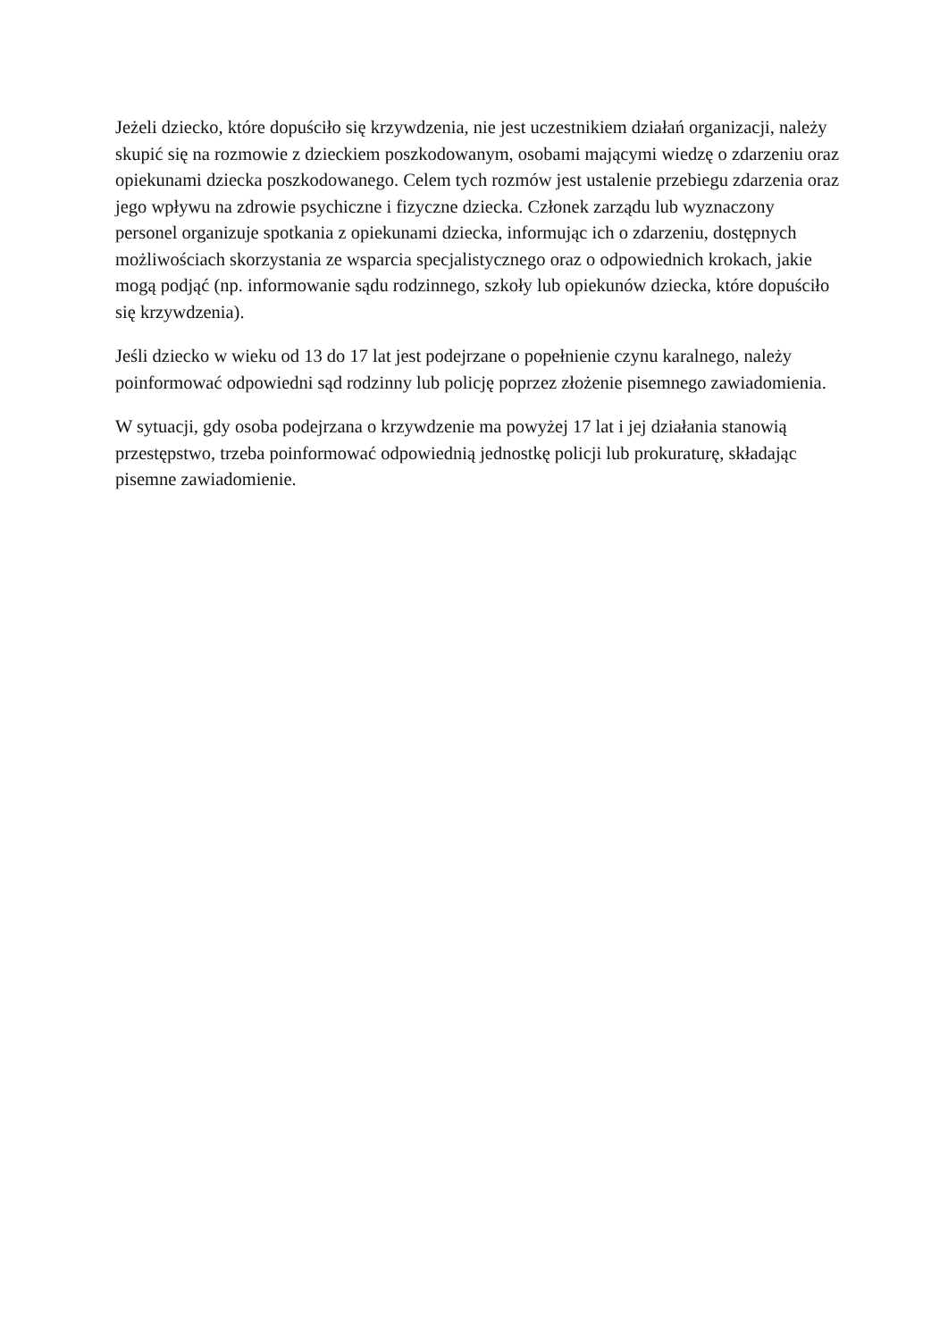Jeżeli dziecko, które dopuściło się krzywdzenia, nie jest uczestnikiem działań organizacji, należy skupić się na rozmowie z dzieckiem poszkodowanym, osobami mającymi wiedzę o zdarzeniu oraz opiekunami dziecka poszkodowanego. Celem tych rozmów jest ustalenie przebiegu zdarzenia oraz jego wpływu na zdrowie psychiczne i fizyczne dziecka. Członek zarządu lub wyznaczony personel organizuje spotkania z opiekunami dziecka, informując ich o zdarzeniu, dostępnych możliwościach skorzystania ze wsparcia specjalistycznego oraz o odpowiednich krokach, jakie mogą podjąć (np. informowanie sądu rodzinnego, szkoły lub opiekunów dziecka, które dopuściło się krzywdzenia).
Jeśli dziecko w wieku od 13 do 17 lat jest podejrzane o popełnienie czynu karalnego, należy poinformować odpowiedni sąd rodzinny lub policję poprzez złożenie pisemnego zawiadomienia.
W sytuacji, gdy osoba podejrzana o krzywdzenie ma powyżej 17 lat i jej działania stanowią przestępstwo, trzeba poinformować odpowiednią jednostkę policji lub prokuraturę, składając pisemne zawiadomienie.